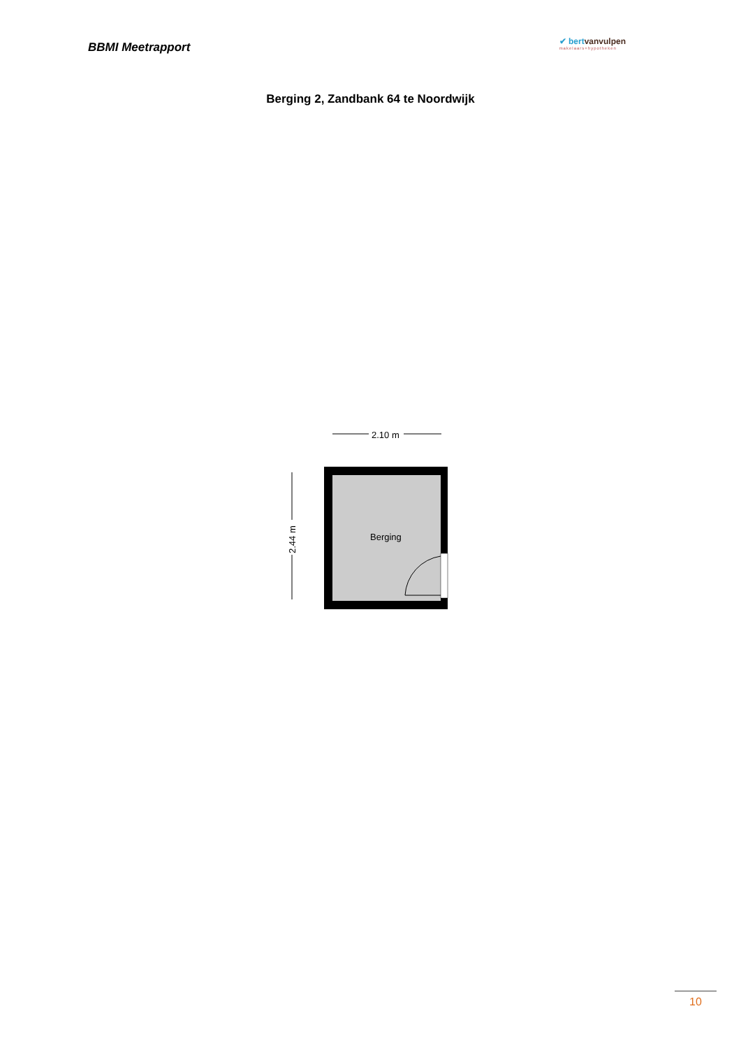BBMI Meetrapport
✔ bertvanvulpen
makelaars+hypotheken
Berging 2, Zandbank 64 te Noordwijk
2.10 m
2.44 m
Berging
10